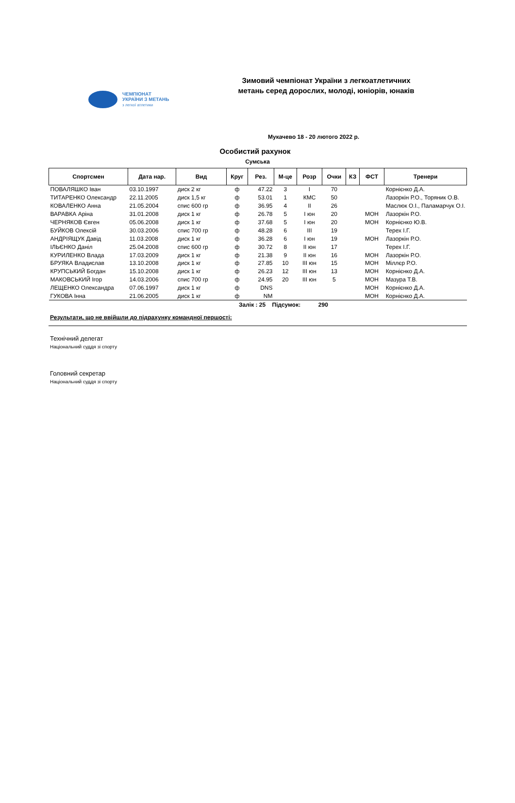ЧЕМПІОНАТ
УКРАЇНИ З МЕТАНЬ
з легкої атлетики
Зимовий чемпіонат України з легкоатлетичних метань серед дорослих, молоді, юніорів, юнаків
Мукачево 18 - 20 лютого 2022 р.
Особистий рахунок
Сумська
| Спортсмен | Дата нар. | Вид | Круг | Рез. | М-це | Розр | Очки | КЗ | ФСТ | Тренери |
| --- | --- | --- | --- | --- | --- | --- | --- | --- | --- | --- |
| ПОВАЛЯШКО Іван | 03.10.1997 | диск 2 кг | ф | 47.22 | 3 | I | 70 | | | Корнієнко Д.А. |
| ТИТАРЕНКО Олександр | 22.11.2005 | диск 1,5 кг | ф | 53.01 | 1 | КМС | 50 | | | Лазоркін Р.О., Торяник О.В. |
| КОВАЛЕНКО Анна | 21.05.2004 | спис 600 гр | ф | 36.95 | 4 | II | 26 | | | Маслюк О.І., Паламарчук О.І. |
| ВАРАВКА Аріна | 31.01.2008 | диск 1 кг | ф | 26.78 | 5 | I юн | 20 | | МОН | Лазоркін Р.О. |
| ЧЕРНЯКОВ Євген | 05.06.2008 | диск 1 кг | ф | 37.68 | 5 | I юн | 20 | | МОН | Корнієнко Ю.В. |
| БУЙКОВ Олексій | 30.03.2006 | спис 700 гр | ф | 48.28 | 6 | III | 19 | | | Терех І.Г. |
| АНДРІЯЩУК Давід | 11.03.2008 | диск 1 кг | ф | 36.28 | 6 | I юн | 19 | | МОН | Лазоркін Р.О. |
| ІЛЬЄНКО Даніл | 25.04.2008 | спис 600 гр | ф | 30.72 | 8 | II юн | 17 | | | Терех І.Г. |
| КУРИЛЕНКО Влада | 17.03.2009 | диск 1 кг | ф | 21.38 | 9 | II юн | 16 | | МОН | Лазоркін Р.О. |
| БРУЯКА Владислав | 13.10.2008 | диск 1 кг | ф | 27.85 | 10 | III юн | 15 | | МОН | Міллєр Р.О. |
| КРУПСЬКИЙ Богдан | 15.10.2008 | диск 1 кг | ф | 26.23 | 12 | III юн | 13 | | МОН | Корнієнко Д.А. |
| МАКОВСЬКИЙ Ігор | 14.03.2006 | спис 700 гр | ф | 24.95 | 20 | III юн | 5 | | МОН | Мазура Т.В. |
| ЛЕЩЕНКО Олександра | 07.06.1997 | диск 1 кг | ф | DNS | | | | | МОН | Корнієнко Д.А. |
| ГУКОВА Інна | 21.06.2005 | диск 1 кг | ф | NM | | | | | МОН | Корнієнко Д.А. |
Залік : 25 Підсумок: 290
Результати, що не ввійшли до підрахунку командної першості:
Технічний делегат
Національний суддя зі спорту
Головний секретар
Національний суддя зі спорту